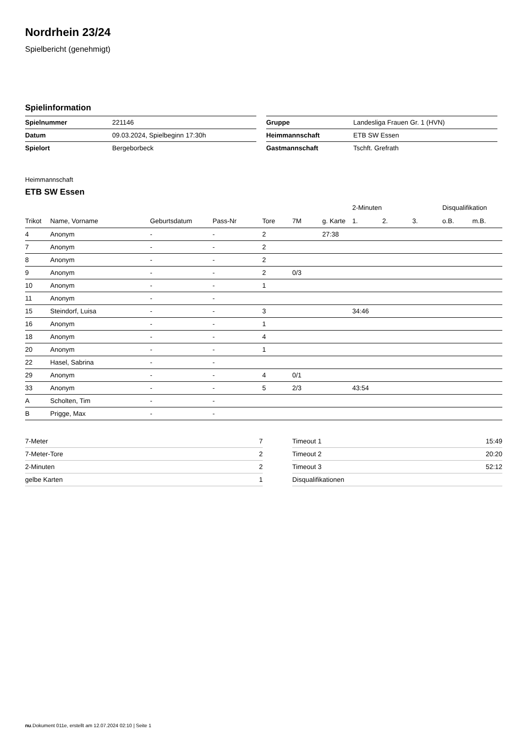Nordrhein 23/24
Spielbericht (genehmigt)
Spielinformation
| Spielnummer | 221146 |
| Datum | 09.03.2024, Spielbeginn 17:30h |
| Spielort | Bergeborbeck |
| Gruppe | Landesliga Frauen Gr. 1 (HVN) |
| Heimmannschaft | ETB SW Essen |
| Gastmannschaft | Tschft. Grefrath |
Heimmannschaft
ETB SW Essen
| | | | | | | | 2-Minuten | | | Disqualifikation | |
| --- | --- | --- | --- | --- | --- | --- | --- | --- | --- | --- | --- |
| Trikot | Name, Vorname | Geburtsdatum | Pass-Nr | Tore | 7M | g. Karte | 1. | 2. | 3. | o.B. | m.B. |
| 4 | Anonym | - | - | 2 | | 27:38 | | | | | |
| 7 | Anonym | - | - | 2 | | | | | | | |
| 8 | Anonym | - | - | 2 | | | | | | | |
| 9 | Anonym | - | - | 2 | 0/3 | | | | | | |
| 10 | Anonym | - | - | 1 | | | | | | | |
| 11 | Anonym | - | - | | | | | | | | |
| 15 | Steindorf, Luisa | - | - | 3 | | | 34:46 | | | | |
| 16 | Anonym | - | - | 1 | | | | | | | |
| 18 | Anonym | - | - | 4 | | | | | | | |
| 20 | Anonym | - | - | 1 | | | | | | | |
| 22 | Hasel, Sabrina | - | - | | | | | | | | |
| 29 | Anonym | - | - | 4 | 0/1 | | | | | | |
| 33 | Anonym | - | - | 5 | 2/3 | | 43:54 | | | | |
| A | Scholten, Tim | - | - | | | | | | | | |
| B | Prigge, Max | - | - | | | | | | | | |
| 7-Meter | 7 |
| 7-Meter-Tore | 2 |
| 2-Minuten | 2 |
| gelbe Karten | 1 |
| Timeout 1 | 15:49 |
| Timeout 2 | 20:20 |
| Timeout 3 | 52:12 |
| Disqualifikationen | |
nu.Dokument 011e, erstellt am 12.07.2024 02:10 | Seite 1